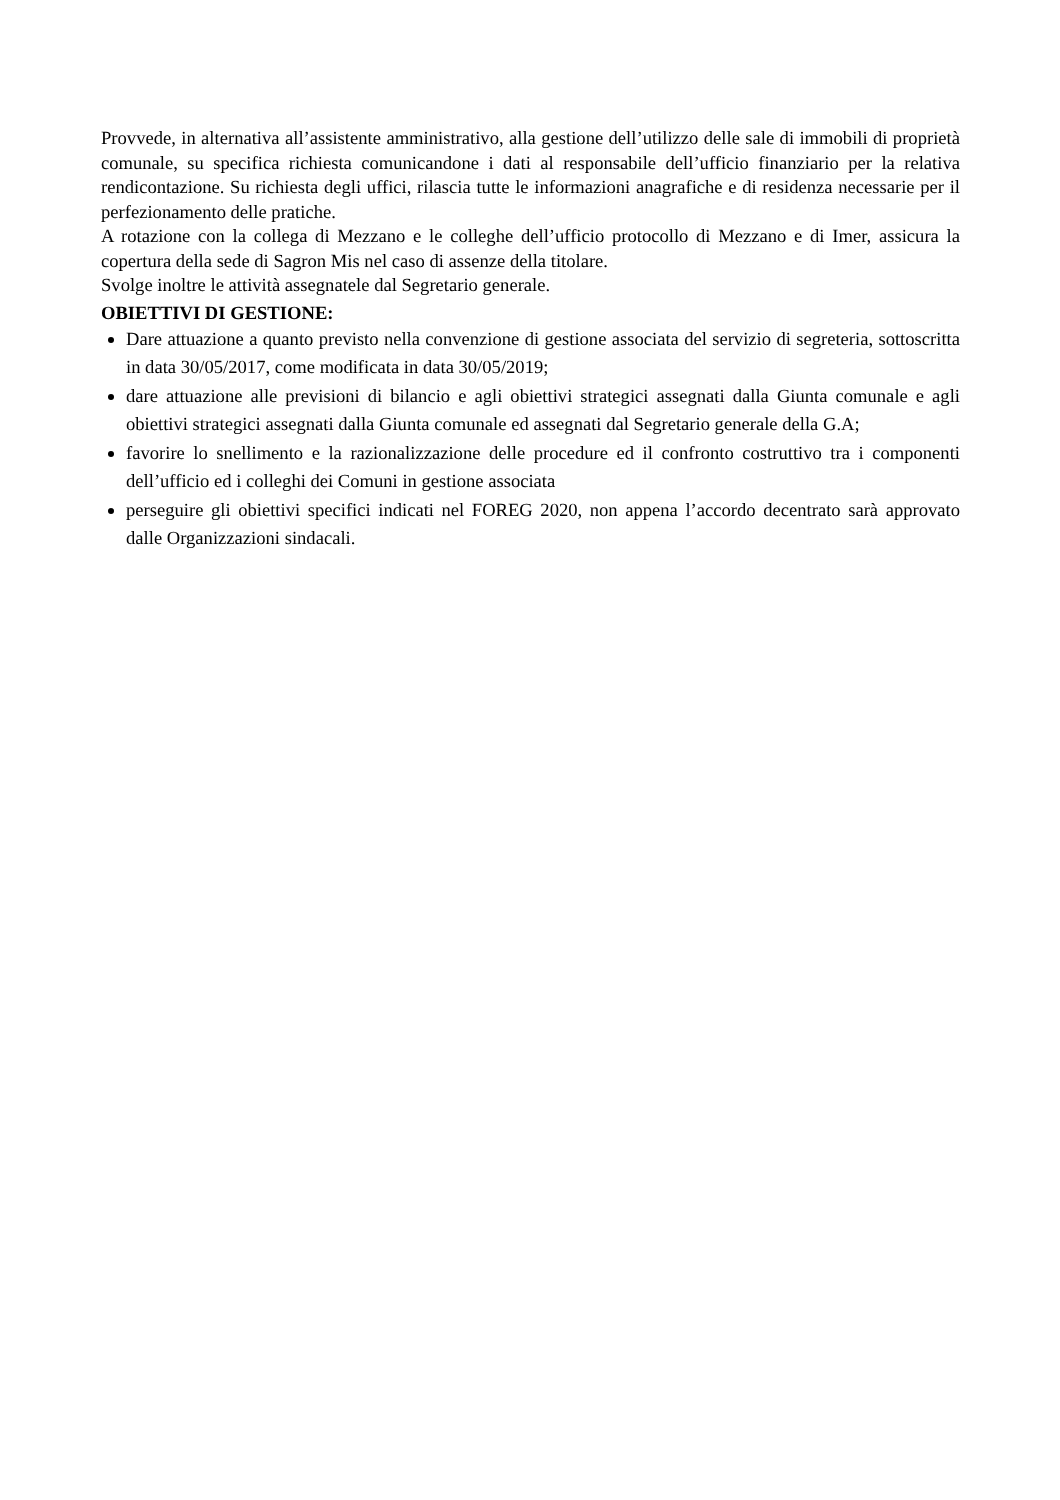Provvede, in alternativa all’assistente amministrativo, alla gestione dell’utilizzo delle sale di immobili di proprietà comunale, su specifica richiesta comunicandone i dati al responsabile dell’ufficio finanziario per la relativa rendicontazione. Su richiesta degli uffici, rilascia tutte le informazioni anagrafiche e di residenza necessarie per il perfezionamento delle pratiche.
A rotazione con la collega di Mezzano e le colleghe dell’ufficio protocollo di Mezzano e di Imer, assicura la copertura della sede di Sagron Mis nel caso di assenze della titolare.
Svolge inoltre le attività assegnatele dal Segretario generale.
OBIETTIVI DI GESTIONE:
Dare attuazione a quanto previsto nella convenzione di gestione associata del servizio di segreteria, sottoscritta in data 30/05/2017, come modificata in data 30/05/2019;
dare attuazione alle previsioni di bilancio e agli obiettivi strategici assegnati dalla Giunta comunale e agli obiettivi strategici assegnati dalla Giunta comunale ed assegnati dal Segretario generale della G.A;
favorire lo snellimento e la razionalizzazione delle procedure ed il confronto costruttivo tra i componenti dell’ufficio ed i colleghi dei Comuni in gestione associata
perseguire gli obiettivi specifici indicati nel FOREG 2020, non appena l’accordo decentrato sarà approvato dalle Organizzazioni sindacali.